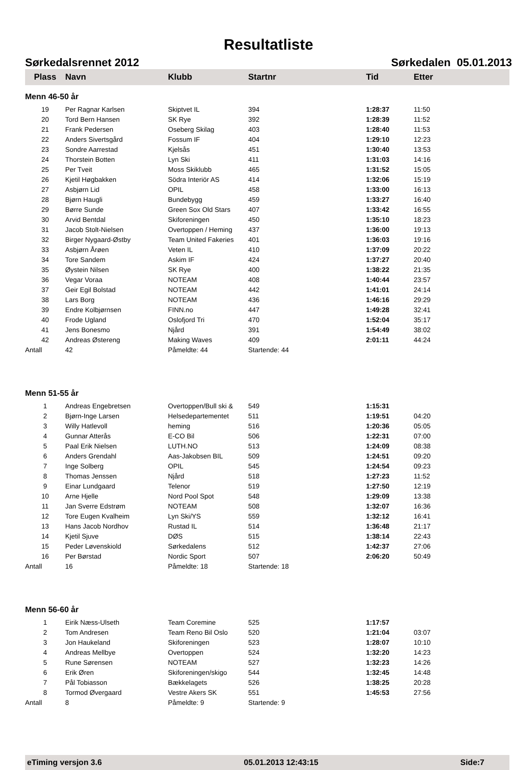Resultatliste
Sørkedalsrennet 2012 Sørkedalen 05.01.2013
| Plass | Navn | Klubb | Startnr | Tid | Etter |
| --- | --- | --- | --- | --- | --- |
| Menn 46-50 år | | | | | |
| 19 | Per Ragnar Karlsen | Skiptvet IL | 394 | 1:28:37 | 11:50 |
| 20 | Tord Bern Hansen | SK Rye | 392 | 1:28:39 | 11:52 |
| 21 | Frank Pedersen | Oseberg Skilag | 403 | 1:28:40 | 11:53 |
| 22 | Anders Sivertsgård | Fossum IF | 404 | 1:29:10 | 12:23 |
| 23 | Sondre Aarrestad | Kjelsås | 451 | 1:30:40 | 13:53 |
| 24 | Thorstein Botten | Lyn Ski | 411 | 1:31:03 | 14:16 |
| 25 | Per Tveit | Moss Skiklubb | 465 | 1:31:52 | 15:05 |
| 26 | Kjetil Høgbakken | Södra Interiör AS | 414 | 1:32:06 | 15:19 |
| 27 | Asbjørn Lid | OPIL | 458 | 1:33:00 | 16:13 |
| 28 | Bjørn Haugli | Bundebygg | 459 | 1:33:27 | 16:40 |
| 29 | Børre Sunde | Green Sox Old Stars | 407 | 1:33:42 | 16:55 |
| 30 | Arvid Bentdal | Skiforeningen | 450 | 1:35:10 | 18:23 |
| 31 | Jacob Stolt-Nielsen | Overtoppen / Heming | 437 | 1:36:00 | 19:13 |
| 32 | Birger Nygaard-Østby | Team United Fakeries | 401 | 1:36:03 | 19:16 |
| 33 | Asbjørn Årøen | Veten IL | 410 | 1:37:09 | 20:22 |
| 34 | Tore Sandem | Askim IF | 424 | 1:37:27 | 20:40 |
| 35 | Øystein Nilsen | SK Rye | 400 | 1:38:22 | 21:35 |
| 36 | Vegar Voraa | NOTEAM | 408 | 1:40:44 | 23:57 |
| 37 | Geir Egil Bolstad | NOTEAM | 442 | 1:41:01 | 24:14 |
| 38 | Lars Borg | NOTEAM | 436 | 1:46:16 | 29:29 |
| 39 | Endre Kolbjørnsen | FINN.no | 447 | 1:49:28 | 32:41 |
| 40 | Frode Ugland | Oslofjord Tri | 470 | 1:52:04 | 35:17 |
| 41 | Jens Bonesmo | Njård | 391 | 1:54:49 | 38:02 |
| 42 | Andreas Østereng | Making Waves | 409 | 2:01:11 | 44:24 |
| Antall | 42 | Påmeldte: 44 | Startende: 44 | | |
| Menn 51-55 år | | | | | |
| 1 | Andreas Engebretsen | Overtoppen/Bull ski & | 549 | 1:15:31 | |
| 2 | Bjørn-Inge Larsen | Helsedepartementet | 511 | 1:19:51 | 04:20 |
| 3 | Willy Hatlevoll | heming | 516 | 1:20:36 | 05:05 |
| 4 | Gunnar Atterås | E-CO Bil | 506 | 1:22:31 | 07:00 |
| 5 | Paal Erik Nielsen | LUTH.NO | 513 | 1:24:09 | 08:38 |
| 6 | Anders Grendahl | Aas-Jakobsen BIL | 509 | 1:24:51 | 09:20 |
| 7 | Inge Solberg | OPIL | 545 | 1:24:54 | 09:23 |
| 8 | Thomas Jenssen | Njård | 518 | 1:27:23 | 11:52 |
| 9 | Einar Lundgaard | Telenor | 519 | 1:27:50 | 12:19 |
| 10 | Arne Hjelle | Nord Pool Spot | 548 | 1:29:09 | 13:38 |
| 11 | Jan Sverre Edstrøm | NOTEAM | 508 | 1:32:07 | 16:36 |
| 12 | Tore Eugen Kvalheim | Lyn Ski/YS | 559 | 1:32:12 | 16:41 |
| 13 | Hans Jacob Nordhov | Rustad IL | 514 | 1:36:48 | 21:17 |
| 14 | Kjetil Sjuve | DØS | 515 | 1:38:14 | 22:43 |
| 15 | Peder Løvenskiold | Sørkedalens | 512 | 1:42:37 | 27:06 |
| 16 | Per Børstad | Nordic Sport | 507 | 2:06:20 | 50:49 |
| Antall | 16 | Påmeldte: 18 | Startende: 18 | | |
| Menn 56-60 år | | | | | |
| 1 | Eirik Næss-Ulseth | Team Coremine | 525 | 1:17:57 | |
| 2 | Tom Andresen | Team Reno Bil Oslo | 520 | 1:21:04 | 03:07 |
| 3 | Jon Haukeland | Skiforeningen | 523 | 1:28:07 | 10:10 |
| 4 | Andreas Mellbye | Overtoppen | 524 | 1:32:20 | 14:23 |
| 5 | Rune Sørensen | NOTEAM | 527 | 1:32:23 | 14:26 |
| 6 | Erik Øren | Skiforeningen/skigo | 544 | 1:32:45 | 14:48 |
| 7 | Pål Tobiasson | Bækkelagets | 526 | 1:38:25 | 20:28 |
| 8 | Tormod Øvergaard | Vestre Akers SK | 551 | 1:45:53 | 27:56 |
| Antall | 8 | Påmeldte: 9 | Startende: 9 | | |
eTiming versjon 3.6 05.01.2013 12:43:15 Side:7